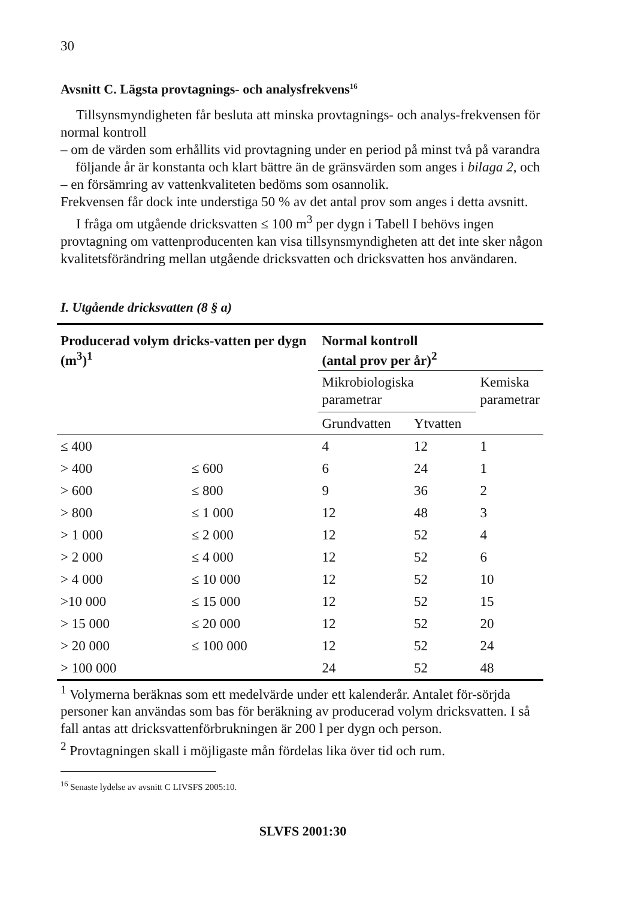30
Avsnitt C. Lägsta provtagnings- och analysfrekvens<sup>16</sup>
Tillsynsmyndigheten får besluta att minska provtagnings- och analys-frekvensen för normal kontroll
– om de värden som erhållits vid provtagning under en period på minst två på varandra följande år är konstanta och klart bättre än de gränsvärden som anges i bilaga 2, och
– en försämring av vattenkvaliteten bedöms som osannolik.
Frekvensen får dock inte understiga 50 % av det antal prov som anges i detta avsnitt.
I fråga om utgående dricksvatten ≤ 100 m<sup>3</sup> per dygn i Tabell I behövs ingen provtagning om vattenproducenten kan visa tillsynsmyndigheten att det inte sker någon kvalitetsförändring mellan utgående dricksvatten och dricksvatten hos användaren.
I. Utgående dricksvatten (8 § a)
| Producerad volym dricks-vatten per dygn (m<sup>3</sup>)<sup>1</sup> | | Normal kontroll (antal prov per år)<sup>2</sup> | | |
| --- | --- | --- | --- | --- |
| | | Mikrobiologiska parametrar | | Kemiska parametrar |
| | | Grundvatten | Ytvatten | |
| ≤ 400 | | 4 | 12 | 1 |
| > 400 | ≤ 600 | 6 | 24 | 1 |
| > 600 | ≤ 800 | 9 | 36 | 2 |
| > 800 | ≤ 1 000 | 12 | 48 | 3 |
| > 1 000 | ≤ 2 000 | 12 | 52 | 4 |
| > 2 000 | ≤ 4 000 | 12 | 52 | 6 |
| > 4 000 | ≤ 10 000 | 12 | 52 | 10 |
| >10 000 | ≤ 15 000 | 12 | 52 | 15 |
| > 15 000 | ≤ 20 000 | 12 | 52 | 20 |
| > 20 000 | ≤ 100 000 | 12 | 52 | 24 |
| > 100 000 | | 24 | 52 | 48 |
<sup>1</sup> Volymerna beräknas som ett medelvärde under ett kalenderår. Antalet för-sörjda personer kan användas som bas för beräkning av producerad volym dricksvatten. I så fall antas att dricksvattenförbrukningen är 200 l per dygn och person.
<sup>2</sup> Provtagningen skall i möjligaste mån fördelas lika över tid och rum.
<sup>16</sup> Senaste lydelse av avsnitt C LIVSFS 2005:10.
SLVFS 2001:30